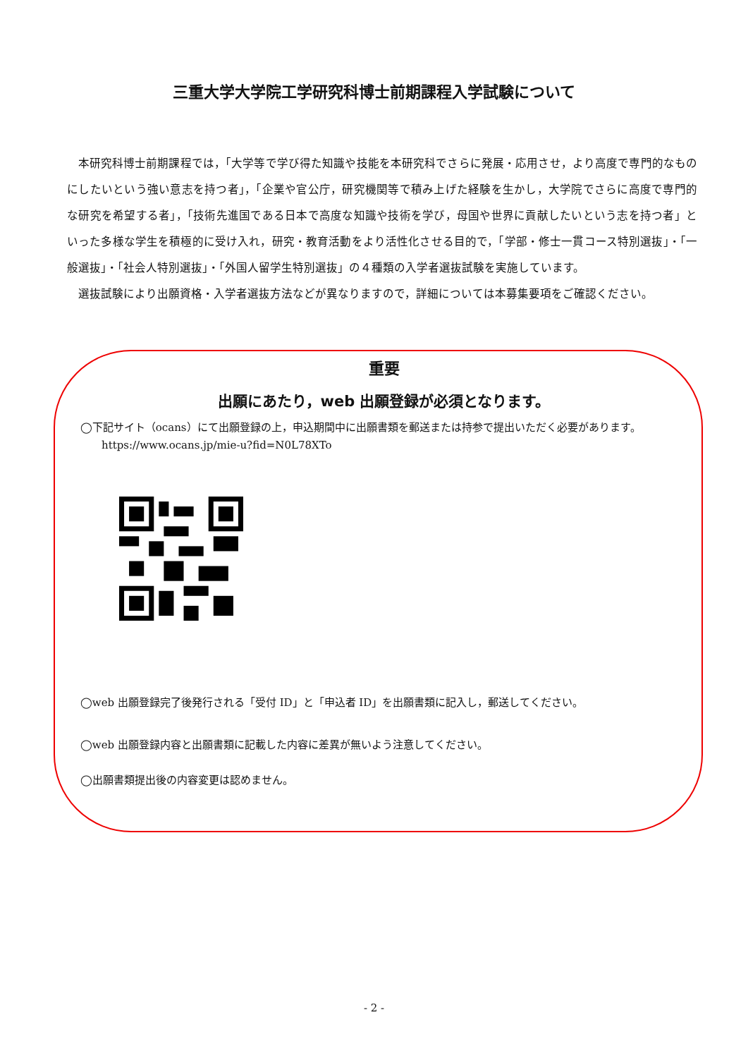三重大学大学院工学研究科博士前期課程入学試験について
本研究科博士前期課程では，「大学等で学び得た知識や技能を本研究科でさらに発展・応用させ，より高度で専門的なものにしたいという強い意志を持つ者」，「企業や官公庁，研究機関等で積み上げた経験を生かし，大学院でさらに高度で専門的な研究を希望する者」，「技術先進国である日本で高度な知識や技術を学び，母国や世界に貢献したいという志を持つ者」といった多様な学生を積極的に受け入れ，研究・教育活動をより活性化させる目的で，「学部・修士一貫コース特別選抜」・「一般選抜」・「社会人特別選抜」・「外国人留学生特別選抜」の４種類の入学者選抜試験を実施しています。
選抜試験により出願資格・入学者選抜方法などが異なりますので，詳細については本募集要項をご確認ください。
重要
出願にあたり，web 出願登録が必須となります。
◯下記サイト（ocans）にて出願登録の上，申込期間中に出願書類を郵送または持参で提出いただく必要があります。
https://www.ocans.jp/mie-u?fid=N0L78XTo
◯web 出願登録完了後発行される「受付 ID」と「申込者 ID」を出願書類に記入し，郵送してください。
◯web 出願登録内容と出願書類に記載した内容に差異が無いよう注意してください。
◯出願書類提出後の内容変更は認めません。
- 2 -